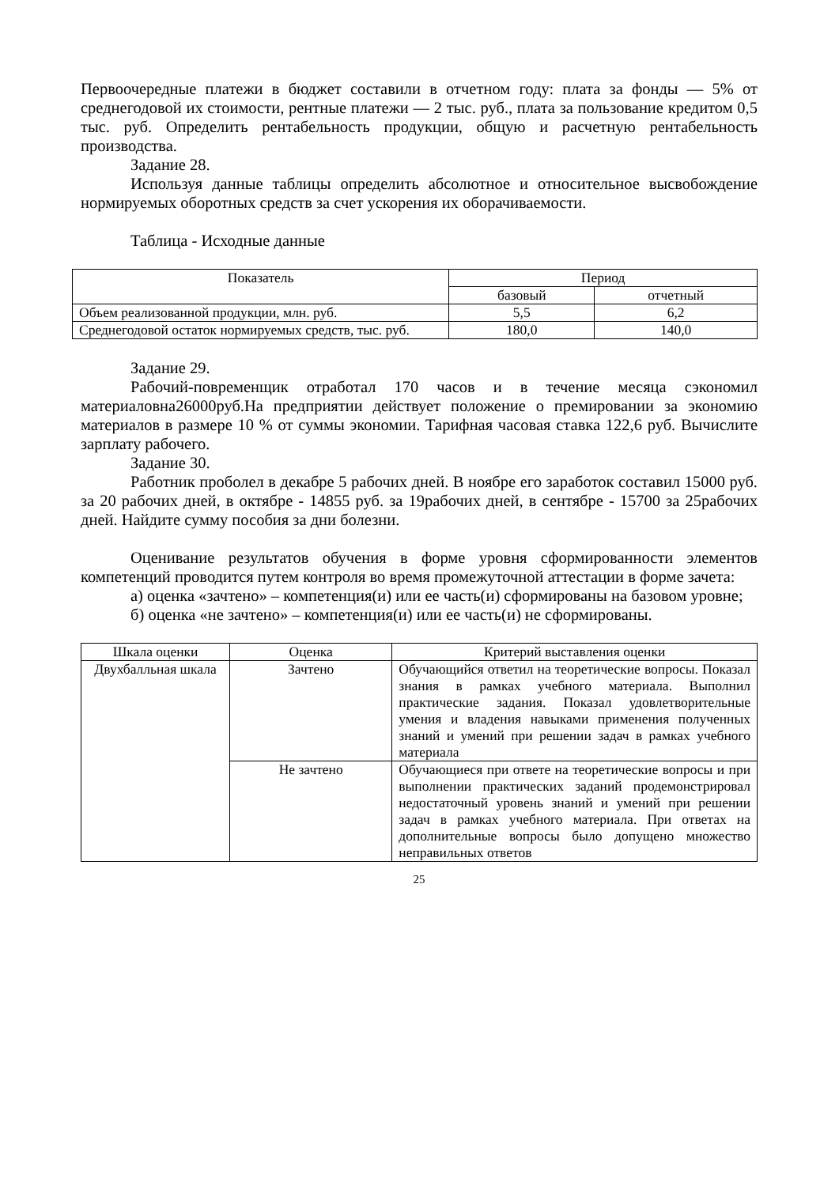Первоочередные платежи в бюджет составили в отчетном году: плата за фонды — 5% от среднегодовой их стоимости, рентные платежи — 2 тыс. руб., плата за пользование кредитом 0,5 тыс. руб. Определить рентабельность продукции, общую и расчетную рентабельность производства.
Задание 28.
Используя данные таблицы определить абсолютное и относительное высвобождение нормируемых оборотных средств за счет ускорения их оборачиваемости.
Таблица - Исходные данные
| Показатель | Период | |
| --- | --- | --- |
| | базовый | отчетный |
| Объем реализованной продукции, млн. руб. | 5,5 | 6,2 |
| Среднегодовой остаток нормируемых средств, тыс. руб. | 180,0 | 140,0 |
Задание 29.
Рабочий-повременщик отработал 170 часов и в течение месяца сэкономил материаловна26000руб.На предприятии действует положение о премировании за экономию материалов в размере 10 % от суммы экономии. Тарифная часовая ставка 122,6 руб. Вычислите зарплату рабочего.
Задание 30.
Работник проболел в декабре 5 рабочих дней. В ноябре его заработок составил 15000 руб. за 20 рабочих дней, в октябре - 14855 руб. за 19рабочих дней, в сентябре - 15700 за 25рабочих дней. Найдите сумму пособия за дни болезни.
Оценивание результатов обучения в форме уровня сформированности элементов компетенций проводится путем контроля во время промежуточной аттестации в форме зачета:
а) оценка «зачтено» – компетенция(и) или ее часть(и) сформированы на базовом уровне;
б) оценка «не зачтено» – компетенция(и) или ее часть(и) не сформированы.
| Шкала оценки | Оценка | Критерий выставления оценки |
| --- | --- | --- |
| Двухбалльная шкала | Зачтено | Обучающийся ответил на теоретические вопросы. Показал знания в рамках учебного материала. Выполнил практические задания. Показал удовлетворительные умения и владения навыками применения полученных знаний и умений при решении задач в рамках учебного материала |
| | Не зачтено | Обучающиеся при ответе на теоретические вопросы и при выполнении практических заданий продемонстрировал недостаточный уровень знаний и умений при решении задач в рамках учебного материала. При ответах на дополнительные вопросы было допущено множество неправильных ответов |
25